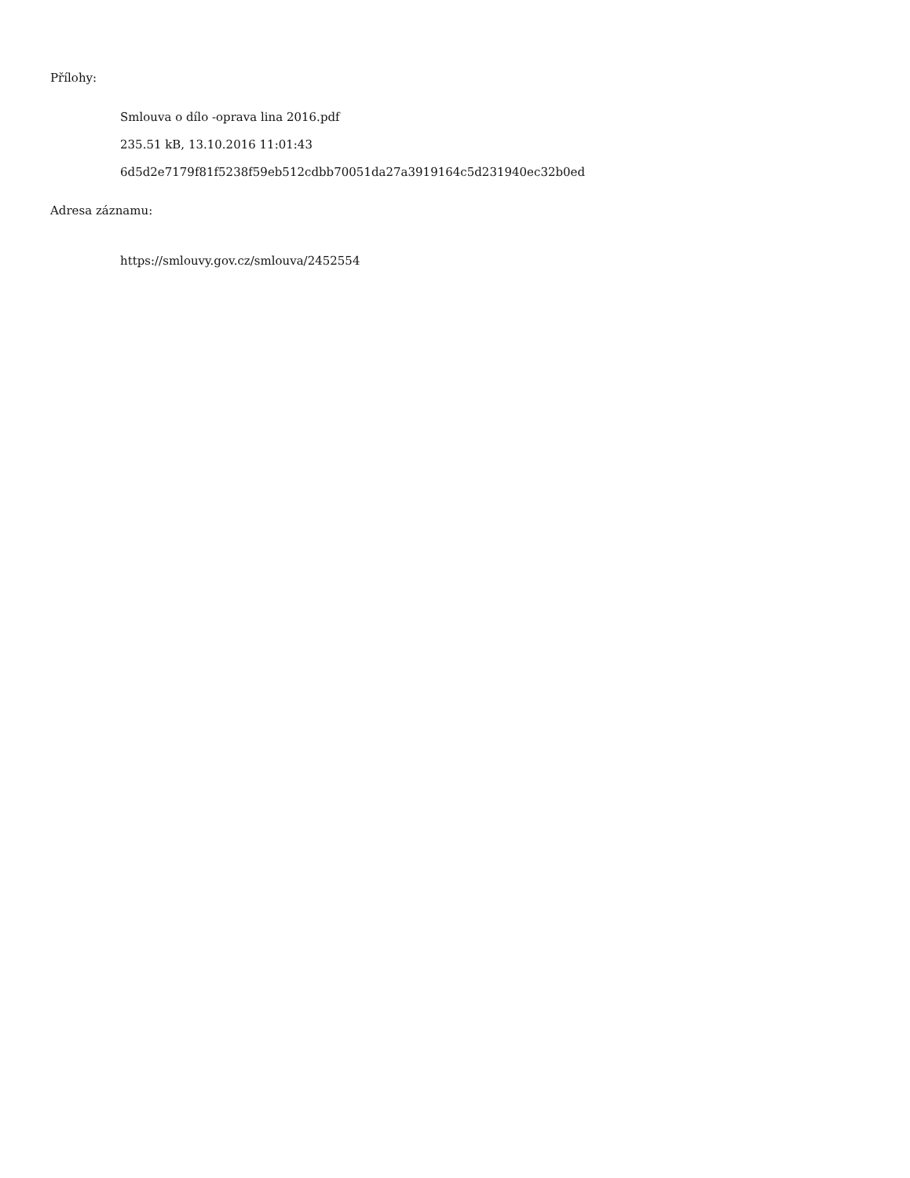Přílohy:
Smlouva o dílo -oprava lina 2016.pdf
235.51 kB, 13.10.2016 11:01:43
6d5d2e7179f81f5238f59eb512cdbb70051da27a3919164c5d231940ec32b0ed
Adresa záznamu:
https://smlouvy.gov.cz/smlouva/2452554